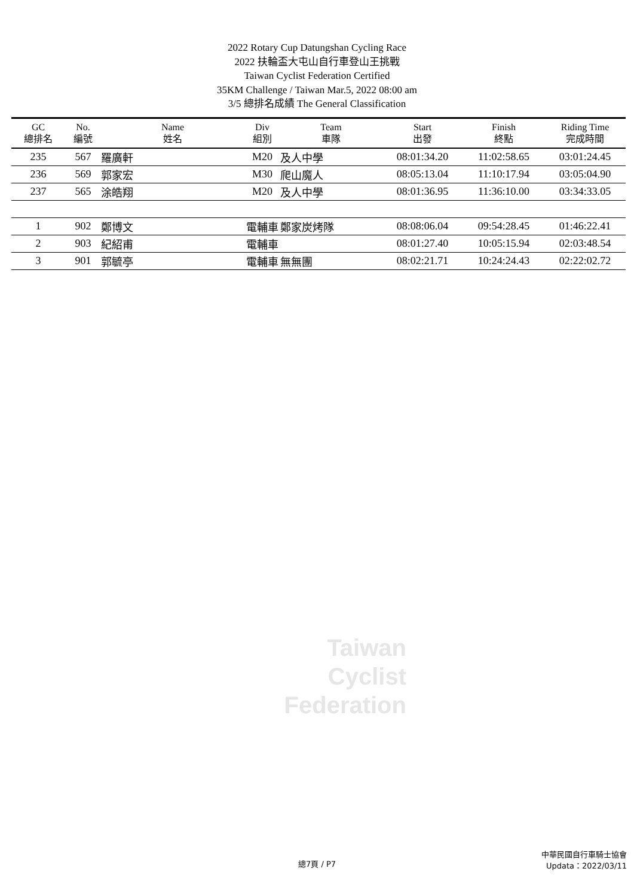2022 Rotary Cup Datungshan Cycling Race
2022 扶輪盃大屯山自行車登山王挑戰
Taiwan Cyclist Federation Certified
35KM Challenge / Taiwan Mar.5, 2022 08:00 am
3/5 總排名成績 The General Classification
| GC 總排名 | No. 編號 | Name 姓名 | Div 組別 | Team 車隊 | Start 出發 | Finish 終點 | Riding Time 完成時間 |
| --- | --- | --- | --- | --- | --- | --- | --- |
| 235 | 567 | 羅廣軒 | M20 | 及人中學 | 08:01:34.20 | 11:02:58.65 | 03:01:24.45 |
| 236 | 569 | 郭家宏 | M30 | 爬山魔人 | 08:05:13.04 | 11:10:17.94 | 03:05:04.90 |
| 237 | 565 | 涂皓翔 | M20 | 及人中學 | 08:01:36.95 | 11:36:10.00 | 03:34:33.05 |
| 1 | 902 | 鄭博文 | 電輔車 | 鄭家炭烤隊 | 08:08:06.04 | 09:54:28.45 | 01:46:22.41 |
| 2 | 903 | 紀紹甫 | 電輔車 | | 08:01:27.40 | 10:05:15.94 | 02:03:48.54 |
| 3 | 901 | 郭毓亭 | 電輔車 | 無無團 | 08:02:21.71 | 10:24:24.43 | 02:22:02.72 |
Taiwan
Cyclist
Federation
中華民國自行車騎士協會
Updata：2022/03/11
總7頁 / P7